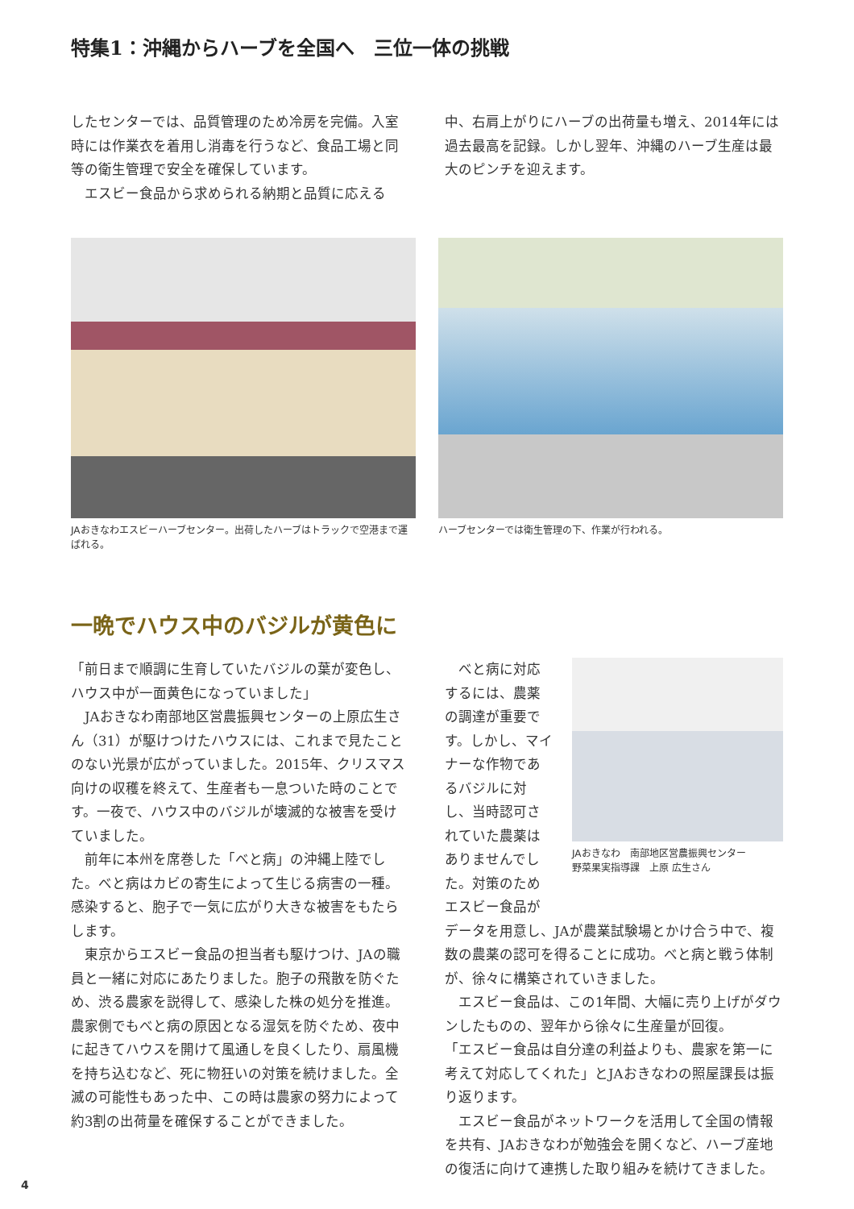特集1：沖縄からハーブを全国へ　三位一体の挑戦
したセンターでは、品質管理のため冷房を完備。入室時には作業衣を着用し消毒を行うなど、食品工場と同等の衛生管理で安全を確保しています。
　エスビー食品から求められる納期と品質に応える
中、右肩上がりにハーブの出荷量も増え、2014年には過去最高を記録。しかし翌年、沖縄のハーブ生産は最大のピンチを迎えます。
JAおきなわエスビーハーブセンター。出荷したハーブはトラックで空港まで運ばれる。
ハーブセンターでは衛生管理の下、作業が行われる。
一晩でハウス中のバジルが黄色に
「前日まで順調に生育していたバジルの葉が変色し、ハウス中が一面黄色になっていました」
　JAおきなわ南部地区営農振興センターの上原広生さん（31）が駆けつけたハウスには、これまで見たことのない光景が広がっていました。2015年、クリスマス向けの収穫を終えて、生産者も一息ついた時のことです。一夜で、ハウス中のバジルが壊滅的な被害を受けていました。
　前年に本州を席巻した「べと病」の沖縄上陸でした。べと病はカビの寄生によって生じる病害の一種。感染すると、胞子で一気に広がり大きな被害をもたらします。
　東京からエスビー食品の担当者も駆けつけ、JAの職員と一緒に対応にあたりました。胞子の飛散を防ぐため、渋る農家を説得して、感染した株の処分を推進。農家側でもべと病の原因となる湿気を防ぐため、夜中に起きてハウスを開けて風通しを良くしたり、扇風機を持ち込むなど、死に物狂いの対策を続けました。全滅の可能性もあった中、この時は農家の努力によって約3割の出荷量を確保することができました。
　べと病に対応するには、農薬の調達が重要です。しかし、マイナーな作物であるバジルに対し、当時認可されていた農薬はありませんでした。対策のためエスビー食品が
JAおきなわ　南部地区営農振興センター
野菜果実指導課　上原 広生さん
データを用意し、JAが農業試験場とかけ合う中で、複数の農薬の認可を得ることに成功。べと病と戦う体制が、徐々に構築されていきました。
　エスビー食品は、この1年間、大幅に売り上げがダウンしたものの、翌年から徐々に生産量が回復。
「エスビー食品は自分達の利益よりも、農家を第一に考えて対応してくれた」とJAおきなわの照屋課長は振り返ります。
　エスビー食品がネットワークを活用して全国の情報を共有、JAおきなわが勉強会を開くなど、ハーブ産地の復活に向けて連携した取り組みを続けてきました。
4